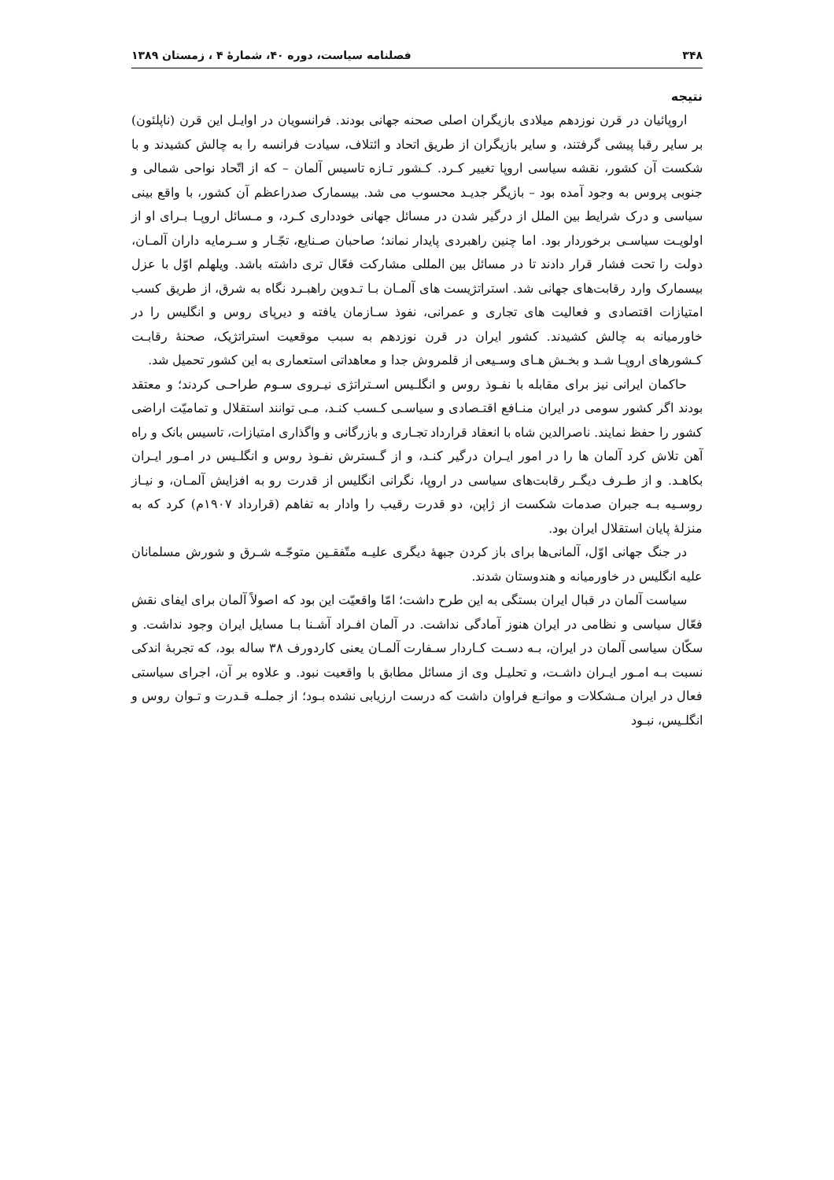۳۴۸ فصلنامه سیاست، دوره ۴۰، شمارهٔ ۴ ، زمستان ۱۳۸۹
نتیجه
اروپائیان در قرن نوزدهم میلادی بازیگران اصلی صحنه جهانی بودند. فرانسویان در اوایـل این قرن (ناپلئون) بر سایر رقبا پیشی گرفتند، و سایر بازیگران از طریق اتحاد و ائتلاف، سیادت فرانسه را به چالش کشیدند و با شکست آن کشور، نقشه سیاسی اروپا تغییر کـرد. کـشور تـازه تاسیس آلمان – که از اتّحاد نواحی شمالی و جنوبی پروس به وجود آمده بود – بازیگر جدیـد محسوب می شد. بیسمارک صدراعظم آن کشور، با واقع بینی سیاسی و درک شرایط بین الملل از درگیر شدن در مسائل جهانی خودداری کـرد، و مـسائل اروپـا بـرای او از اولویـت سیاسـی برخوردار بود. اما چنین راهبردی پایدار نماند؛ صاحبان صـنایع، تجّـار و سـرمایه داران آلمـان، دولت را تحت فشار قرار دادند تا در مسائل بین المللی مشارکت فعّال تری داشته باشد. ویلهلم اوّل با عزل بیسمارک وارد رقابت‌های جهانی شد. استراتژیست های آلمـان بـا تـدوین راهبـرد نگاه به شرق، از طریق کسب امتیازات اقتصادی و فعالیت های تجاری و عمرانی، نفوذ سـازمان یافته و دیرپای روس و انگلیس را در خاورمیانه به چالش کشیدند. کشور ایران در قرن نوزدهم به سبب موقعیت استراتژیک، صحنهٔ رقابـت کـشورهای اروپـا شـد و بخـش هـای وسـیعی از قلمروش جدا و معاهداتی استعماری به این کشور تحمیل شد.
حاکمان ایرانی نیز برای مقابله با نفـوذ روس و انگلـیس اسـتراتژی نیـروی سـوم طراحـی کردند؛ و معتقد بودند اگر کشور سومی در ایران منـافع اقتـصادی و سیاسـی کـسب کنـد، مـی توانند استقلال و تمامیّت اراضی کشور را حفظ نمایند. ناصرالدین شاه با انعقاد قرارداد تجـاری و بازرگانی و واگذاری امتیازات، تاسیس بانک و راه آهن تلاش کرد آلمان ها را در امور ایـران درگیر کنـد، و از گـسترش نفـوذ روس و انگلـیس در امـور ایـران بکاهـد. و از طـرف دیگـر رقابت‌های سیاسی در اروپا، نگرانی انگلیس از قدرت رو به افزایش آلمـان، و نیـاز روسـیه بـه جبران صدمات شکست از ژاپن، دو قدرت رقیب را وادار به تفاهم (قرارداد ۱۹۰۷م) کرد که به منزلهٔ پایان استقلال ایران بود.
در جنگ جهانی اوّل، آلمانی‌ها برای باز کردن جبههٔ دیگری علیـه متّفقـین متوجّـه شـرق و شورش مسلمانان علیه انگلیس در خاورمیانه و هندوستان شدند.
سیاست آلمان در قبال ایران بستگی به این طرح داشت؛ امّا واقعیّت این بود که اصولاً آلمان برای ایفای نقش فعّال سیاسی و نظامی در ایران هنوز آمادگی نداشت. در آلمان افـراد آشـنا بـا مسایل ایران وجود نداشت. و سکّان سیاسی آلمان در ایران، بـه دسـت کـاردار سـفارت آلمـان یعنی کاردورف ۳۸ ساله بود، که تجربهٔ اندکی نسبت بـه امـور ایـران داشـت، و تحلیـل وی از مسائل مطابق با واقعیت نبود. و علاوه بر آن، اجرای سیاستی فعال در ایران مـشکلات و موانـع فراوان داشت که درست ارزیابی نشده بـود؛ از جملـه قـدرت و تـوان روس و انگلـیس، نبـود